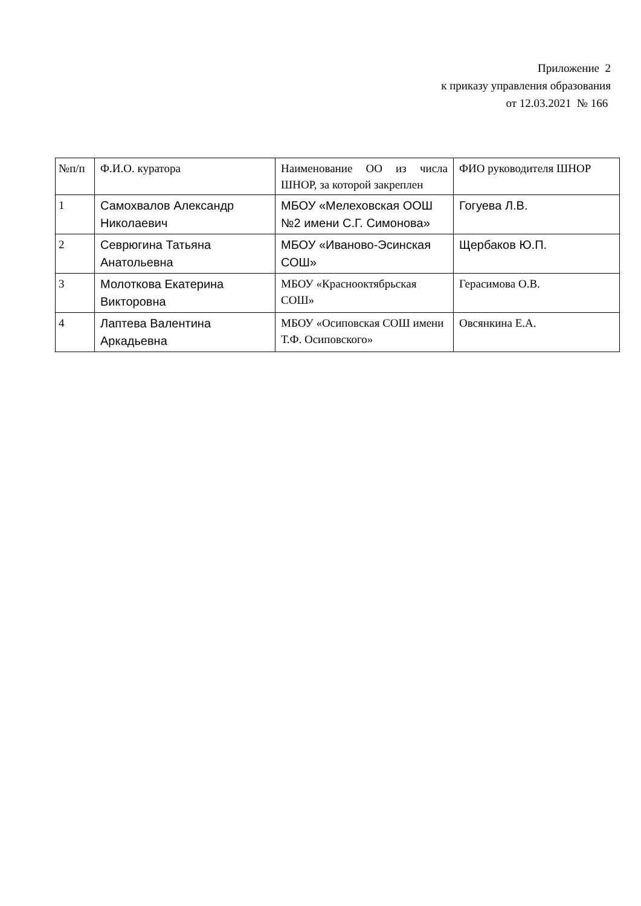Приложение 2
к приказу управления образования
от 12.03.2021 № 166
| №п/п | Ф.И.О. куратора | Наименование ОО из числа ШНОР, за которой закреплен | ФИО руководителя ШНОР |
| 1 | Самохвалов Александр Николаевич | МБОУ «Мелеховская ООШ №2 имени С.Г. Симонова» | Гогуева Л.В. |
| 2 | Севрюгина Татьяна Анатольевна | МБОУ «Иваново-Эсинская СОШ» | Щербаков Ю.П. |
| 3 | Молоткова Екатерина Викторовна | МБОУ «Краснооктябрьская СОШ» | Герасимова О.В. |
| 4 | Лаптева Валентина Аркадьевна | МБОУ «Осиповская СОШ имени Т.Ф. Осиповского» | Овсянкина Е.А. |